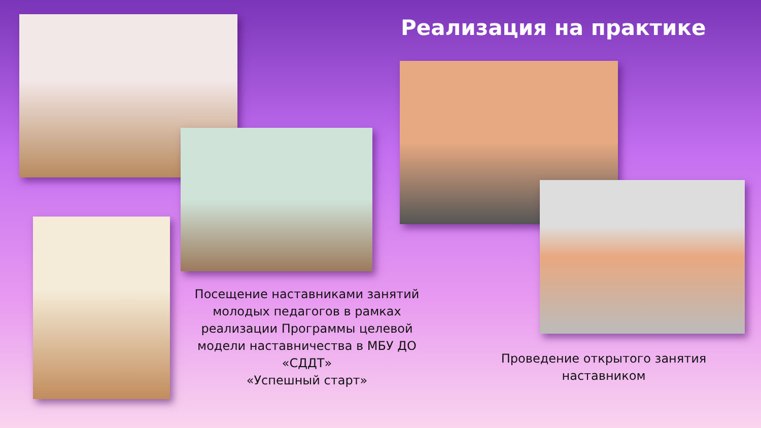Реализация на практике
Посещение наставниками занятий молодых педагогов в рамках реализации Программы целевой модели наставничества в МБУ ДО «СДДТ»
«Успешный старт»
Проведение открытого занятия наставником